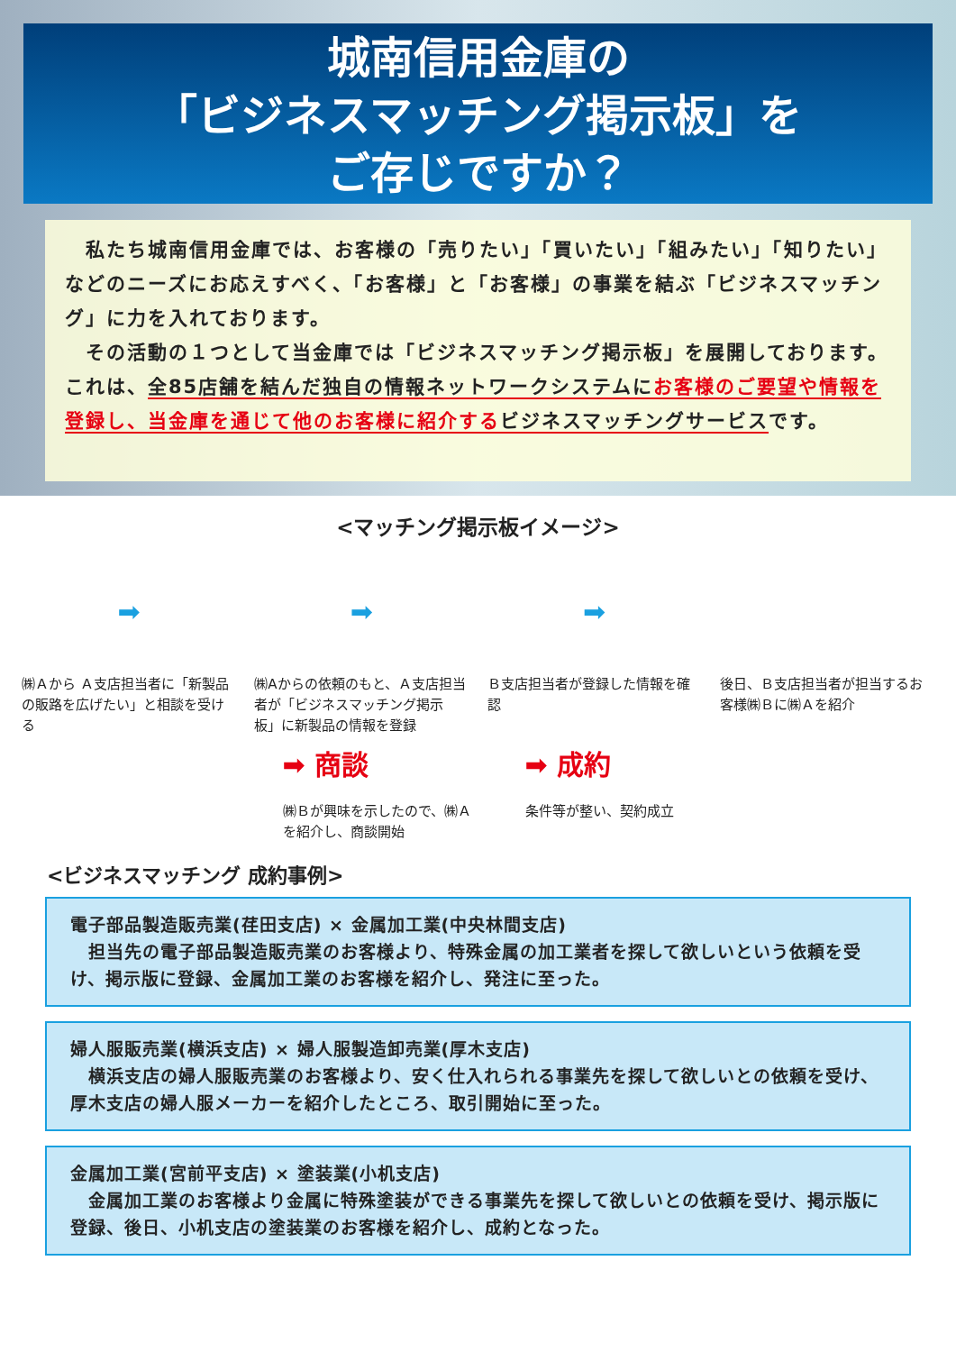城南信用金庫の
「ビジネスマッチング掲示板」を
ご存じですか？
　私たち城南信用金庫では、お客様の「売りたい」「買いたい」「組みたい」「知りたい」などのニーズにお応えすべく、「お客様」と「お客様」の事業を結ぶ「ビジネスマッチング」に力を入れております。
　その活動の１つとして当金庫では「ビジネスマッチング掲示板」を展開しております。これは、全85店舗を結んだ独自の情報ネットワークシステムに お客様のご要望や情報を登録し、当金庫を通じて他のお客様に紹介する ビジネスマッチングサービスです。
<マッチング掲示板イメージ>
➡
㈱Ａから Ａ支店担当者に「新製品の販路を広げたい」と相談を受ける
➡
㈱Aからの依頼のもと、Ａ支店担当者が「ビジネスマッチング掲示板」に新製品の情報を登録
➡
Ｂ支店担当者が登録した情報を確認
後日、Ｂ支店担当者が担当するお客様㈱Ｂに㈱Ａを紹介
➡ 商談
㈱Ｂが興味を示したので、㈱Ａ
を紹介し、商談開始
➡ 成約
条件等が整い、契約成立
<ビジネスマッチング 成約事例>
電子部品製造販売業(荏田支店) × 金属加工業(中央林間支店)
　担当先の電子部品製造販売業のお客様より、特殊金属の加工業者を探して欲しいという依頼を受け、掲示版に登録、金属加工業のお客様を紹介し、発注に至った。
婦人服販売業(横浜支店) × 婦人服製造卸売業(厚木支店)
　横浜支店の婦人服販売業のお客様より、安く仕入れられる事業先を探して欲しいとの依頼を受け、厚木支店の婦人服メーカーを紹介したところ、取引開始に至った。
金属加工業(宮前平支店) × 塗装業(小机支店)
　金属加工業のお客様より金属に特殊塗装ができる事業先を探して欲しいとの依頼を受け、掲示版に登録、後日、小机支店の塗装業のお客様を紹介し、成約となった。